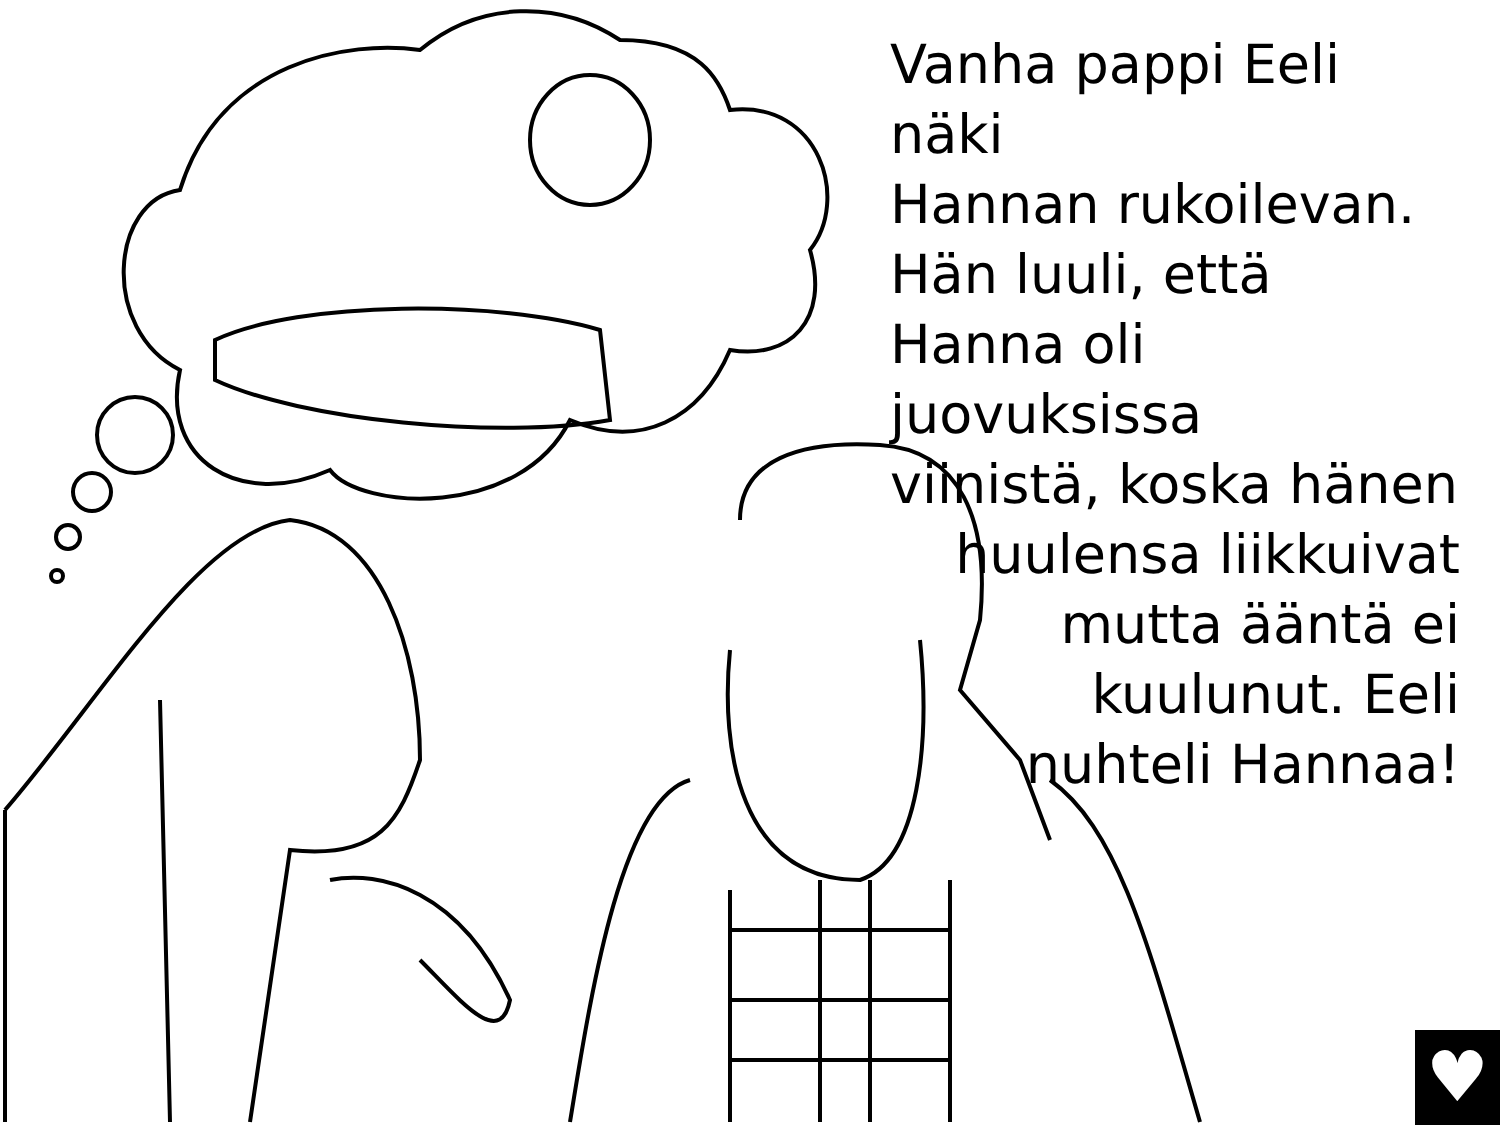Vanha pappi Eeli näki
Hannan rukoilevan.
Hän luuli, että
Hanna oli juovuksissa
viinistä, koska hänen
huulensa liikkuivat
mutta ääntä ei
kuulunut. Eeli
nuhteli Hannaa!
♥